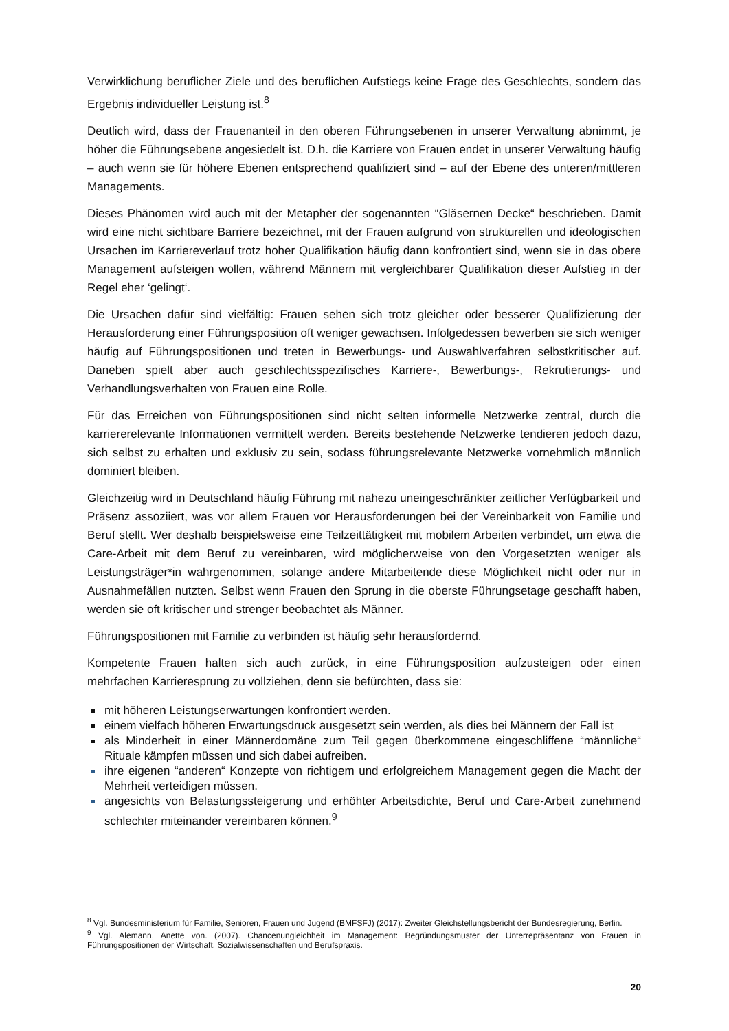Verwirklichung beruflicher Ziele und des beruflichen Aufstiegs keine Frage des Geschlechts, sondern das Ergebnis individueller Leistung ist.<sup>8</sup>
Deutlich wird, dass der Frauenanteil in den oberen Führungsebenen in unserer Verwaltung abnimmt, je höher die Führungsebene angesiedelt ist. D.h. die Karriere von Frauen endet in unserer Verwaltung häufig – auch wenn sie für höhere Ebenen entsprechend qualifiziert sind – auf der Ebene des unteren/mittleren Managements.
Dieses Phänomen wird auch mit der Metapher der sogenannten “Gläsernen Decke“ beschrieben. Damit wird eine nicht sichtbare Barriere bezeichnet, mit der Frauen aufgrund von strukturellen und ideologischen Ursachen im Karriereverlauf trotz hoher Qualifikation häufig dann konfrontiert sind, wenn sie in das obere Management aufsteigen wollen, während Männern mit vergleichbarer Qualifikation dieser Aufstieg in der Regel eher ‘gelingt‘.
Die Ursachen dafür sind vielfältig: Frauen sehen sich trotz gleicher oder besserer Qualifizierung der Herausforderung einer Führungsposition oft weniger gewachsen. Infolgedessen bewerben sie sich weniger häufig auf Führungspositionen und treten in Bewerbungs- und Auswahlverfahren selbstkritischer auf. Daneben spielt aber auch geschlechtsspezifisches Karriere-, Bewerbungs-, Rekrutierungs- und Verhandlungsverhalten von Frauen eine Rolle.
Für das Erreichen von Führungspositionen sind nicht selten informelle Netzwerke zentral, durch die karriererelevante Informationen vermittelt werden. Bereits bestehende Netzwerke tendieren jedoch dazu, sich selbst zu erhalten und exklusiv zu sein, sodass führungsrelevante Netzwerke vornehmlich männlich dominiert bleiben.
Gleichzeitig wird in Deutschland häufig Führung mit nahezu uneingeschränkter zeitlicher Verfügbarkeit und Präsenz assoziiert, was vor allem Frauen vor Herausforderungen bei der Vereinbarkeit von Familie und Beruf stellt. Wer deshalb beispielsweise eine Teilzeittätigkeit mit mobilem Arbeiten verbindet, um etwa die Care-Arbeit mit dem Beruf zu vereinbaren, wird möglicherweise von den Vorgesetzten weniger als Leistungsträger*in wahrgenommen, solange andere Mitarbeitende diese Möglichkeit nicht oder nur in Ausnahmefällen nutzten. Selbst wenn Frauen den Sprung in die oberste Führungsetage geschafft haben, werden sie oft kritischer und strenger beobachtet als Männer.
Führungspositionen mit Familie zu verbinden ist häufig sehr herausfordernd.
Kompetente Frauen halten sich auch zurück, in eine Führungsposition aufzusteigen oder einen mehrfachen Karrieresprung zu vollziehen, denn sie befürchten, dass sie:
mit höheren Leistungserwartungen konfrontiert werden.
einem vielfach höheren Erwartungsdruck ausgesetzt sein werden, als dies bei Männern der Fall ist
als Minderheit in einer Männerdomäne zum Teil gegen überkommene eingeschliffene “männliche“ Rituale kämpfen müssen und sich dabei aufreiben.
ihre eigenen “anderen“ Konzepte von richtigem und erfolgreichem Management gegen die Macht der Mehrheit verteidigen müssen.
angesichts von Belastungssteigerung und erhöhter Arbeitsdichte, Beruf und Care-Arbeit zunehmend schlechter miteinander vereinbaren können.<sup>9</sup>
<sup>8</sup> Vgl. Bundesministerium für Familie, Senioren, Frauen und Jugend (BMFSFJ) (2017): Zweiter Gleichstellungsbericht der Bundesregierung, Berlin.
<sup>9</sup> Vgl. Alemann, Anette von. (2007). Chancenungleichheit im Management: Begründungsmuster der Unterrepräsentanz von Frauen in Führungspositionen der Wirtschaft. Sozialwissenschaften und Berufspraxis.
20